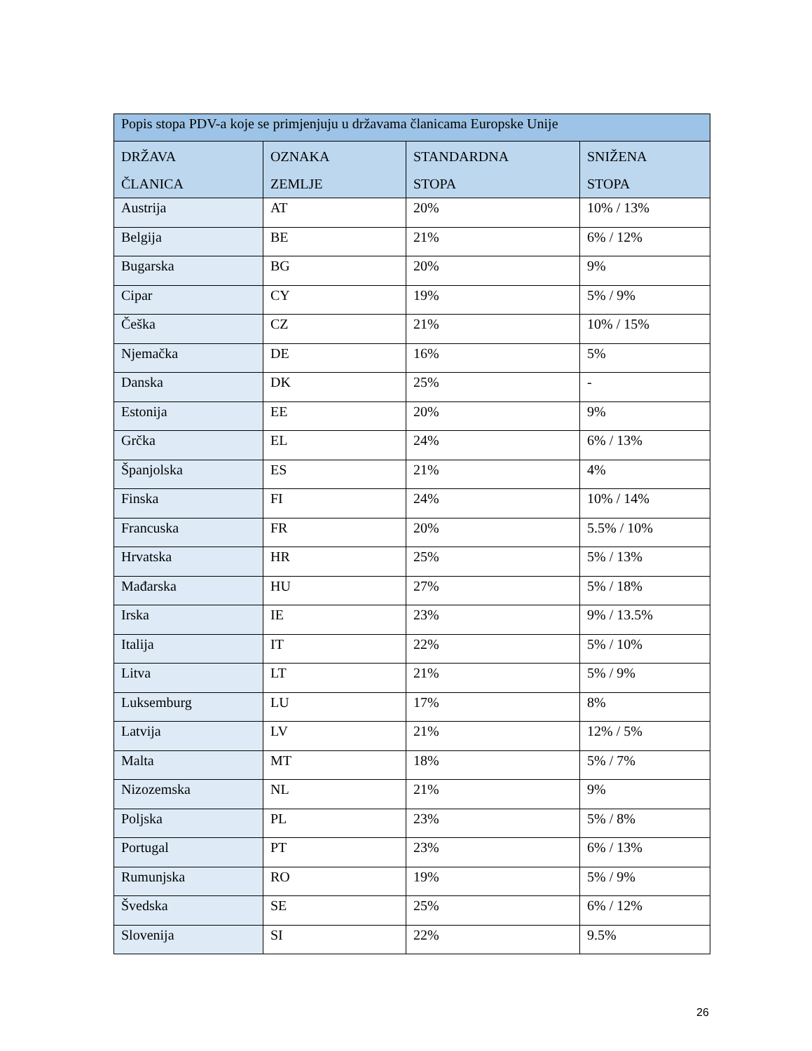| Popis stopa PDV-a koje se primjenjuju u državama članicama Europske Unije | | | |
| --- | --- | --- | --- |
| DRŽAVA ČLANICA | OZNAKA ZEMLJE | STANDARDNA STOPA | SNIŽENA STOPA |
| Austrija | AT | 20% | 10% / 13% |
| Belgija | BE | 21% | 6% / 12% |
| Bugarska | BG | 20% | 9% |
| Cipar | CY | 19% | 5% / 9% |
| Češka | CZ | 21% | 10% / 15% |
| Njemačka | DE | 16% | 5% |
| Danska | DK | 25% | - |
| Estonija | EE | 20% | 9% |
| Grčka | EL | 24% | 6% / 13% |
| Španjolska | ES | 21% | 4% |
| Finska | FI | 24% | 10% / 14% |
| Francuska | FR | 20% | 5.5% / 10% |
| Hrvatska | HR | 25% | 5% / 13% |
| Mađarska | HU | 27% | 5% / 18% |
| Irska | IE | 23% | 9% / 13.5% |
| Italija | IT | 22% | 5% / 10% |
| Litva | LT | 21% | 5% / 9% |
| Luksemburg | LU | 17% | 8% |
| Latvija | LV | 21% | 12% / 5% |
| Malta | MT | 18% | 5% / 7% |
| Nizozemska | NL | 21% | 9% |
| Poljska | PL | 23% | 5% / 8% |
| Portugal | PT | 23% | 6% / 13% |
| Rumunjska | RO | 19% | 5% / 9% |
| Švedska | SE | 25% | 6% / 12% |
| Slovenija | SI | 22% | 9.5% |
26